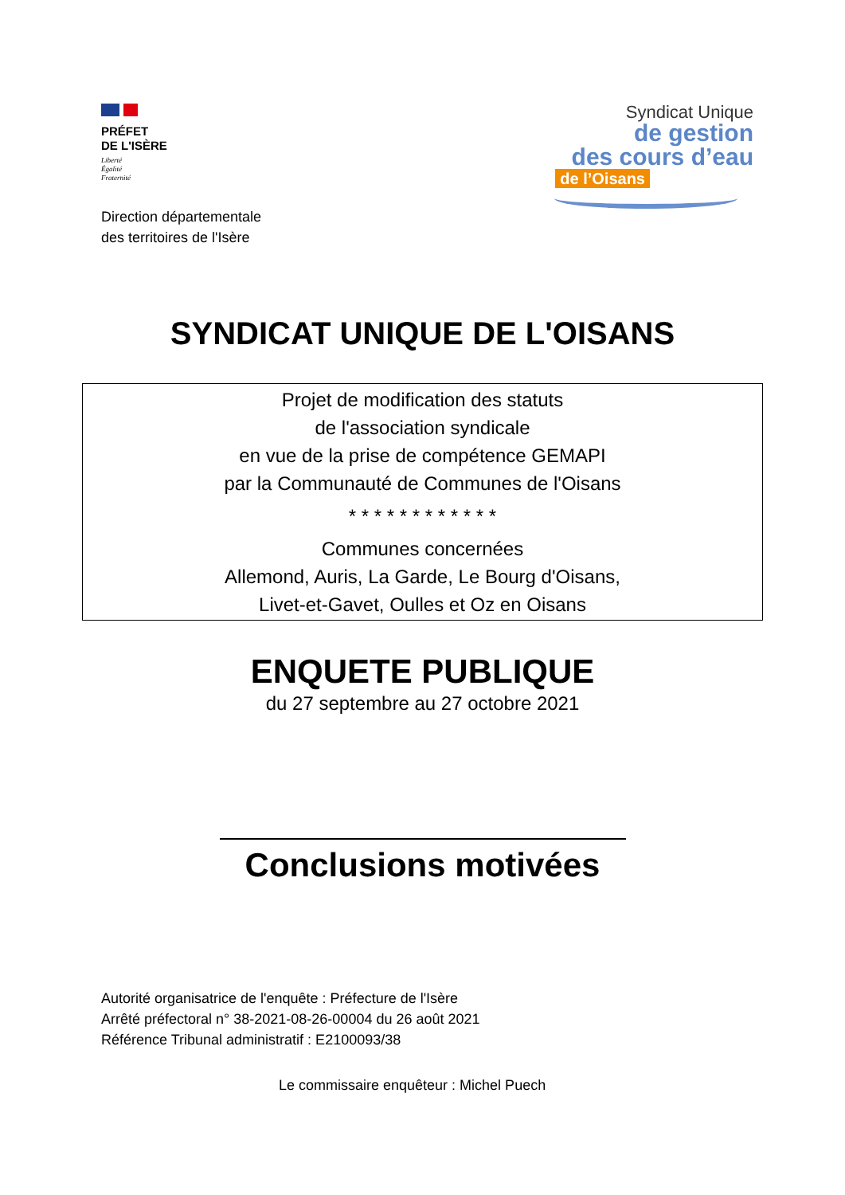PRÉFET
DE L'ISÈRE
Liberté
Égalité
Fraternité
Direction départementale
des territoires de l'Isère
Syndicat Unique
de gestion
des cours d’eau
de l’Oisans
SYNDICAT UNIQUE DE L'OISANS
Projet de modification des statuts
de l'association syndicale
en vue de la prise de compétence GEMAPI
par la Communauté de Communes de l'Oisans
* * * * * * * * * * * *
Communes concernées
Allemond, Auris, La Garde, Le Bourg d'Oisans,
Livet-et-Gavet, Oulles et Oz en Oisans
ENQUETE PUBLIQUE
du 27 septembre au 27 octobre 2021
Conclusions motivées
Autorité organisatrice de l'enquête : Préfecture de l'Isère
Arrêté préfectoral n° 38-2021-08-26-00004 du 26 août 2021
Référence Tribunal administratif : E2100093/38
Le commissaire enquêteur : Michel Puech